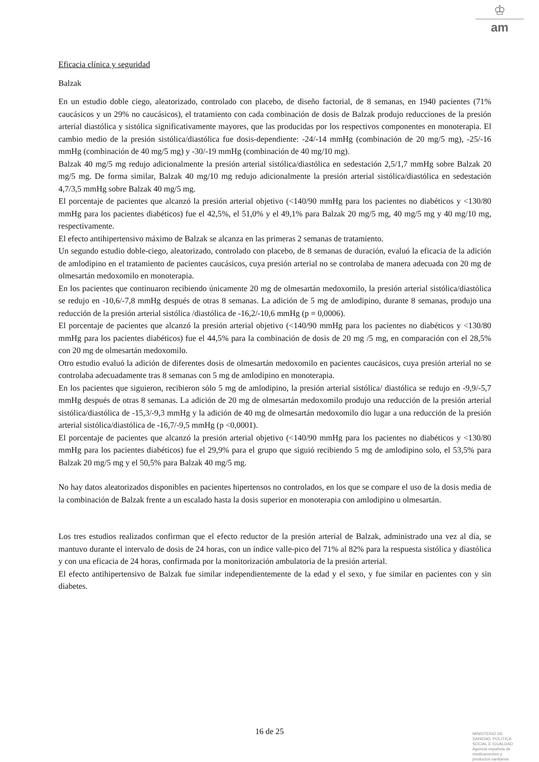♔
am
Eficacia clínica y seguridad
Balzak
En un estudio doble ciego, aleatorizado, controlado con placebo, de diseño factorial, de 8 semanas, en 1940 pacientes (71% caucásicos y un 29% no caucásicos), el tratamiento con cada combinación de dosis de Balzak produjo reducciones de la presión arterial diastólica y sistólica significativamente mayores, que las producidas por los respectivos componentes en monoterapia. El cambio medio de la presión sistólica/diastólica fue dosis-dependiente: -24/-14 mmHg (combinación de 20 mg/5 mg), -25/-16 mmHg (combinación de 40 mg/5 mg) y -30/-19 mmHg (combinación de 40 mg/10 mg).
Balzak 40 mg/5 mg redujo adicionalmente la presión arterial sistólica/diastólica en sedestación 2,5/1,7 mmHg sobre Balzak 20 mg/5 mg. De forma similar, Balzak 40 mg/10 mg redujo adicionalmente la presión arterial sistólica/diastólica en sedestación 4,7/3,5 mmHg sobre Balzak 40 mg/5 mg.
El porcentaje de pacientes que alcanzó la presión arterial objetivo (<140/90 mmHg para los pacientes no diabéticos y <130/80 mmHg para los pacientes diabéticos) fue el 42,5%, el 51,0% y el 49,1% para Balzak 20 mg/5 mg, 40 mg/5 mg y 40 mg/10 mg, respectivamente.
El efecto antihipertensivo máximo de Balzak se alcanza en las primeras 2 semanas de tratamiento.
Un segundo estudio doble-ciego, aleatorizado, controlado con placebo, de 8 semanas de duración, evaluó la eficacia de la adición de amlodipino en el tratamiento de pacientes caucásicos, cuya presión arterial no se controlaba de manera adecuada con 20 mg de olmesartán medoxomilo en monoterapia.
En los pacientes que continuaron recibiendo únicamente 20 mg de olmesartán medoxomilo, la presión arterial sistólica/diastólica se redujo en -10,6/-7,8 mmHg después de otras 8 semanas. La adición de 5 mg de amlodipino, durante 8 semanas, produjo una reducción de la presión arterial sistólica /diastólica de -16,2/-10,6 mmHg (p = 0,0006).
El porcentaje de pacientes que alcanzó la presión arterial objetivo (<140/90 mmHg para los pacientes no diabéticos y <130/80 mmHg para los pacientes diabéticos) fue el 44,5% para la combinación de dosis de 20 mg /5 mg, en comparación con el 28,5% con 20 mg de olmesartán medoxomilo.
Otro estudio evaluó la adición de diferentes dosis de olmesartán medoxomilo en pacientes caucásicos, cuya presión arterial no se controlaba adecuadamente tras 8 semanas con 5 mg de amlodipino en monoterapia.
En los pacientes que siguieron, recibieron sólo 5 mg de amlodipino, la presión arterial sistólica/ diastólica se redujo en -9,9/-5,7 mmHg después de otras 8 semanas. La adición de 20 mg de olmesartán medoxomilo produjo una reducción de la presión arterial sistólica/diastólica de -15,3/-9,3 mmHg y la adición de 40 mg de olmesartán medoxomilo dio lugar a una reducción de la presión arterial sistólica/diastólica de -16,7/-9,5 mmHg (p <0,0001).
El porcentaje de pacientes que alcanzó la presión arterial objetivo (<140/90 mmHg para los pacientes no diabéticos y <130/80 mmHg para los pacientes diabéticos) fue el 29,9% para el grupo que siguió recibiendo 5 mg de amlodipino solo, el 53,5% para Balzak 20 mg/5 mg y el 50,5% para Balzak 40 mg/5 mg.
No hay datos aleatorizados disponibles en pacientes hipertensos no controlados, en los que se compare el uso de la dosis media de la combinación de Balzak frente a un escalado hasta la dosis superior en monoterapia con amlodipino u olmesartán.
Los tres estudios realizados confirman que el efecto reductor de la presión arterial de Balzak, administrado una vez al día, se mantuvo durante el intervalo de dosis de 24 horas, con un índice valle-pico del 71% al 82% para la respuesta sistólica y diastólica y con una eficacia de 24 horas, confirmada por la monitorización ambulatoria de la presión arterial.
El efecto antihipertensivo de Balzak fue similar independientemente de la edad y el sexo, y fue similar en pacientes con y sin diabetes.
16 de 25
MINISTERIO DE
SANIDAD, POLITICA
SOCIAL E IGUALDAD
Agencia española de
medicamentos y
productos sanitarios